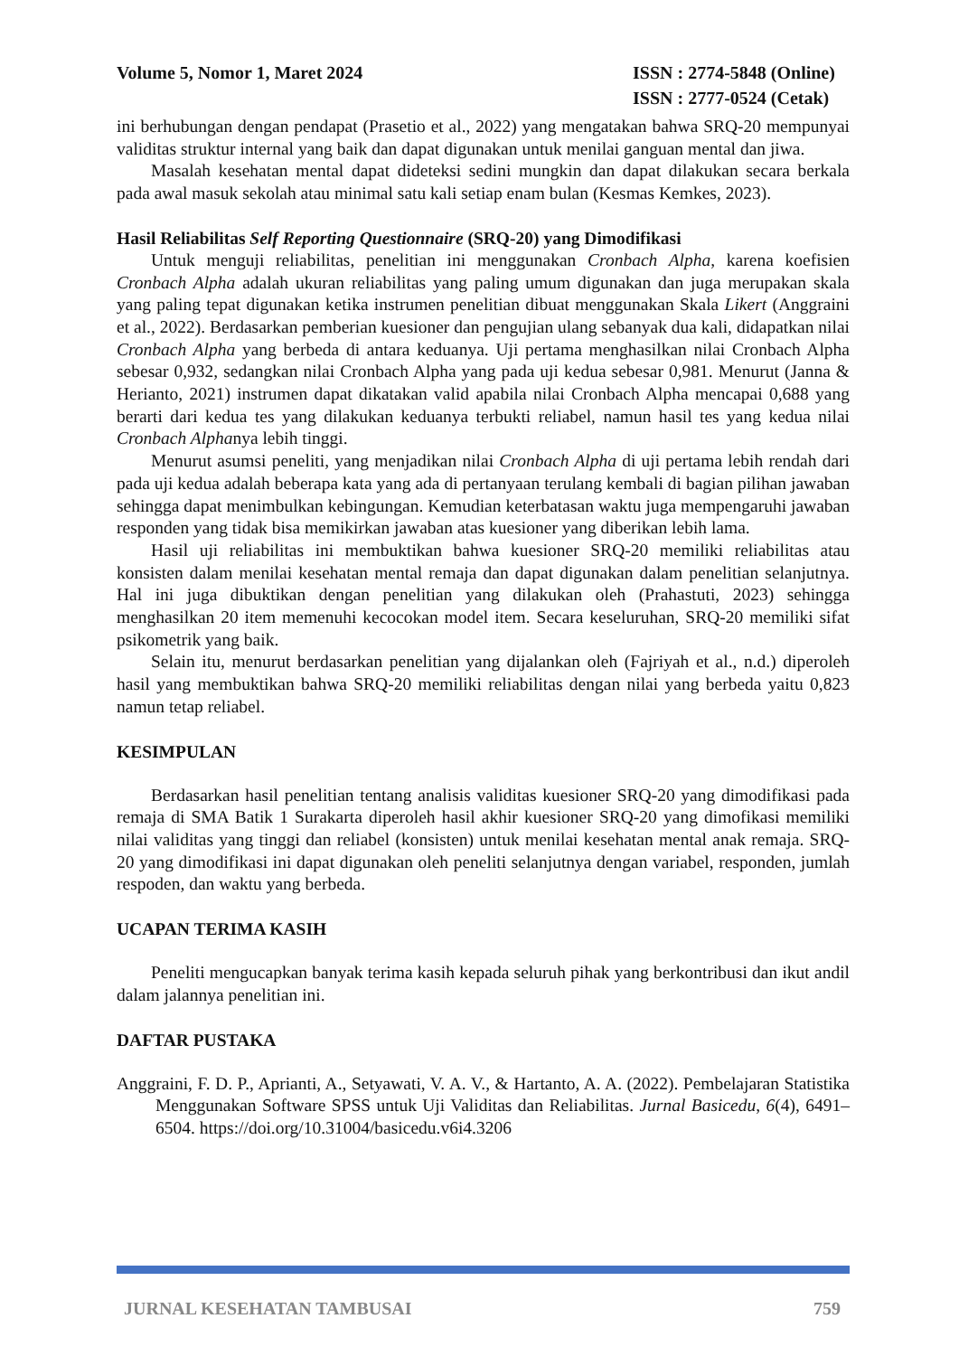Volume 5, Nomor 1, Maret 2024 ISSN : 2774-5848 (Online)
ISSN : 2777-0524 (Cetak)
ini berhubungan dengan pendapat (Prasetio et al., 2022) yang mengatakan bahwa SRQ-20 mempunyai validitas struktur internal yang baik dan dapat digunakan untuk menilai ganguan mental dan jiwa.
Masalah kesehatan mental dapat dideteksi sedini mungkin dan dapat dilakukan secara berkala pada awal masuk sekolah atau minimal satu kali setiap enam bulan (Kesmas Kemkes, 2023).
Hasil Reliabilitas Self Reporting Questionnaire (SRQ-20) yang Dimodifikasi
Untuk menguji reliabilitas, penelitian ini menggunakan Cronbach Alpha, karena koefisien Cronbach Alpha adalah ukuran reliabilitas yang paling umum digunakan dan juga merupakan skala yang paling tepat digunakan ketika instrumen penelitian dibuat menggunakan Skala Likert (Anggraini et al., 2022). Berdasarkan pemberian kuesioner dan pengujian ulang sebanyak dua kali, didapatkan nilai Cronbach Alpha yang berbeda di antara keduanya. Uji pertama menghasilkan nilai Cronbach Alpha sebesar 0,932, sedangkan nilai Cronbach Alpha yang pada uji kedua sebesar 0,981. Menurut (Janna & Herianto, 2021) instrumen dapat dikatakan valid apabila nilai Cronbach Alpha mencapai 0,688 yang berarti dari kedua tes yang dilakukan keduanya terbukti reliabel, namun hasil tes yang kedua nilai Cronbach Alphanya lebih tinggi.
Menurut asumsi peneliti, yang menjadikan nilai Cronbach Alpha di uji pertama lebih rendah dari pada uji kedua adalah beberapa kata yang ada di pertanyaan terulang kembali di bagian pilihan jawaban sehingga dapat menimbulkan kebingungan. Kemudian keterbatasan waktu juga mempengaruhi jawaban responden yang tidak bisa memikirkan jawaban atas kuesioner yang diberikan lebih lama.
Hasil uji reliabilitas ini membuktikan bahwa kuesioner SRQ-20 memiliki reliabilitas atau konsisten dalam menilai kesehatan mental remaja dan dapat digunakan dalam penelitian selanjutnya. Hal ini juga dibuktikan dengan penelitian yang dilakukan oleh (Prahastuti, 2023) sehingga menghasilkan 20 item memenuhi kecocokan model item. Secara keseluruhan, SRQ-20 memiliki sifat psikometrik yang baik.
Selain itu, menurut berdasarkan penelitian yang dijalankan oleh (Fajriyah et al., n.d.) diperoleh hasil yang membuktikan bahwa SRQ-20 memiliki reliabilitas dengan nilai yang berbeda yaitu 0,823 namun tetap reliabel.
KESIMPULAN
Berdasarkan hasil penelitian tentang analisis validitas kuesioner SRQ-20 yang dimodifikasi pada remaja di SMA Batik 1 Surakarta diperoleh hasil akhir kuesioner SRQ-20 yang dimofikasi memiliki nilai validitas yang tinggi dan reliabel (konsisten) untuk menilai kesehatan mental anak remaja. SRQ-20 yang dimodifikasi ini dapat digunakan oleh peneliti selanjutnya dengan variabel, responden, jumlah respoden, dan waktu yang berbeda.
UCAPAN TERIMA KASIH
Peneliti mengucapkan banyak terima kasih kepada seluruh pihak yang berkontribusi dan ikut andil dalam jalannya penelitian ini.
DAFTAR PUSTAKA
Anggraini, F. D. P., Aprianti, A., Setyawati, V. A. V., & Hartanto, A. A. (2022). Pembelajaran Statistika Menggunakan Software SPSS untuk Uji Validitas dan Reliabilitas. Jurnal Basicedu, 6(4), 6491–6504. https://doi.org/10.31004/basicedu.v6i4.3206
JURNAL KESEHATAN TAMBUSAI 759